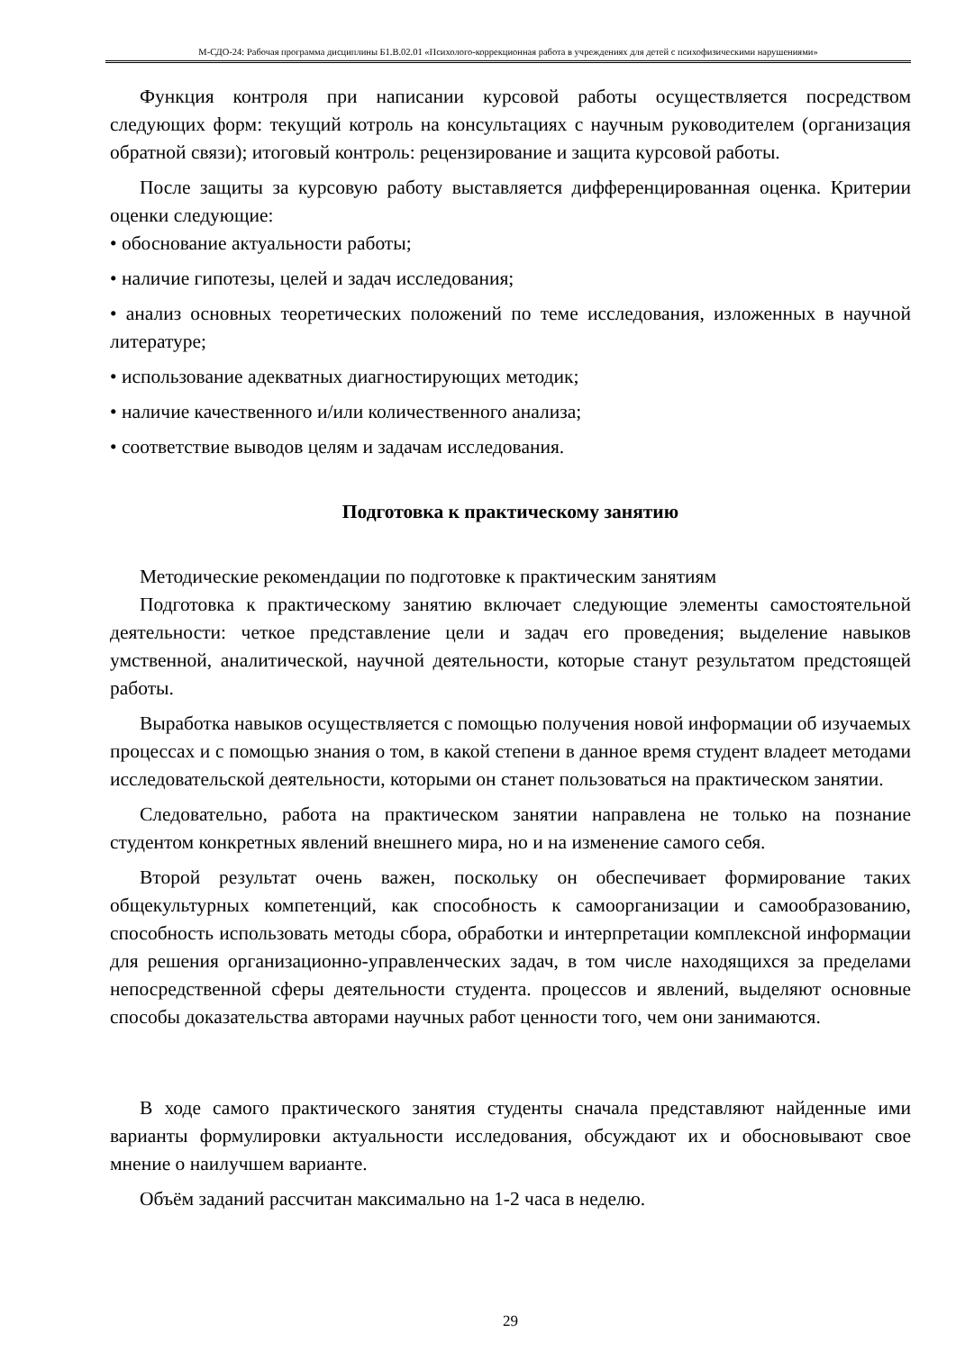М-СДО-24: Рабочая программа дисциплины Б1.В.02.01 «Психолого-коррекционная работа в учреждениях для детей с психофизическими нарушениями»
Функция контроля при написании курсовой работы осуществляется посредством следующих форм: текущий котроль на консультациях с научным руководителем (организация обратной связи); итоговый контроль: рецензирование и защита курсовой работы.
После защиты за курсовую работу выставляется дифференцированная оценка. Критерии оценки следующие:
• обоснование актуальности работы;
• наличие гипотезы, целей и задач исследования;
• анализ основных теоретических положений по теме исследования, изложенных в научной литературе;
• использование адекватных диагностирующих методик;
• наличие качественного и/или количественного анализа;
• соответствие выводов целям и задачам исследования.
Подготовка к практическому занятию
Методические рекомендации по подготовке к практическим занятиям
Подготовка к практическому занятию включает следующие элементы самостоятельной деятельности: четкое представление цели и задач его проведения; выделение навыков умственной, аналитической, научной деятельности, которые станут результатом предстоящей работы.
Выработка навыков осуществляется с помощью получения новой информации об изучаемых процессах и с помощью знания о том, в какой степени в данное время студент владеет методами исследовательской деятельности, которыми он станет пользоваться на практическом занятии.
Следовательно, работа на практическом занятии направлена не только на познание студентом конкретных явлений внешнего мира, но и на изменение самого себя.
Второй результат очень важен, поскольку он обеспечивает формирование таких общекультурных компетенций, как способность к самоорганизации и самообразованию, способность использовать методы сбора, обработки и интерпретации комплексной информации для решения организационно-управленческих задач, в том числе находящихся за пределами непосредственной сферы деятельности студента. процессов и явлений, выделяют основные способы доказательства авторами научных работ ценности того, чем они занимаются.
В ходе самого практического занятия студенты сначала представляют найденные ими варианты формулировки актуальности исследования, обсуждают их и обосновывают свое мнение о наилучшем варианте.
Объём заданий рассчитан максимально на 1-2 часа в неделю.
29